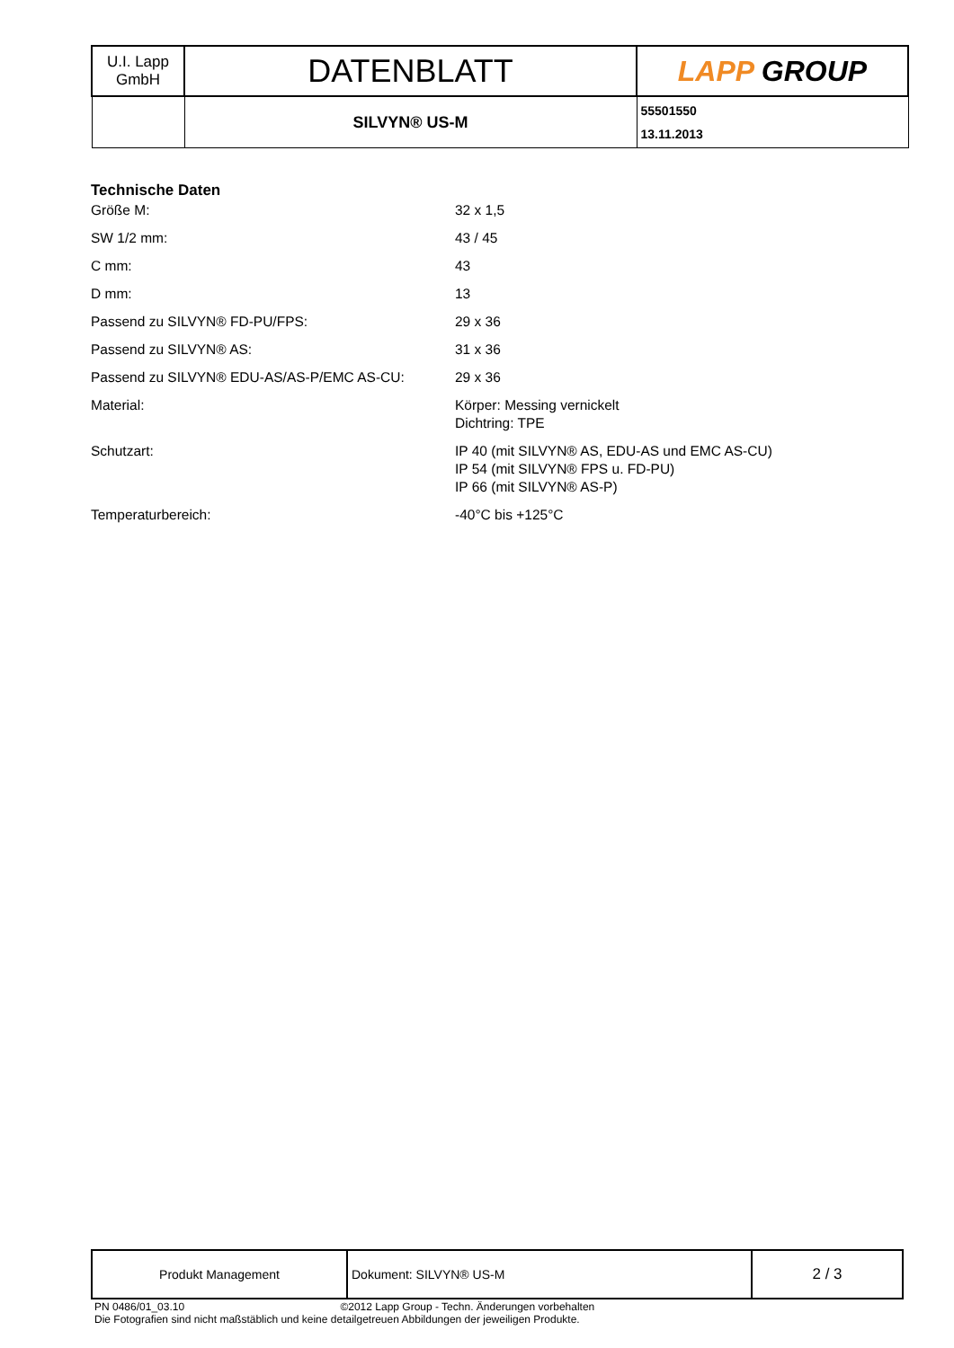| U.I. Lapp GmbH | DATENBLATT | LAPP GROUP |
| | SILVYN® US-M | 55501550 13.11.2013 |
Technische Daten
| Größe M: | 32 x 1,5 |
| SW 1/2 mm: | 43 / 45 |
| C mm: | 43 |
| D mm: | 13 |
| Passend zu SILVYN® FD-PU/FPS: | 29 x 36 |
| Passend zu SILVYN® AS: | 31 x 36 |
| Passend zu SILVYN® EDU-AS/AS-P/EMC AS-CU: | 29 x 36 |
| Material: | Körper: Messing vernickelt Dichtring: TPE |
| Schutzart: | IP 40 (mit SILVYN® AS, EDU-AS und EMC AS-CU) IP 54 (mit SILVYN® FPS u. FD-PU) IP 66 (mit SILVYN® AS-P) |
| Temperaturbereich: | -40°C bis +125°C |
| Produkt Management | Dokument: SILVYN® US-M | 2 / 3 |
PN 0486/01_03.10 ©2012 Lapp Group - Techn. Änderungen vorbehalten
Die Fotografien sind nicht maßstäblich und keine detailgetreuen Abbildungen der jeweiligen Produkte.